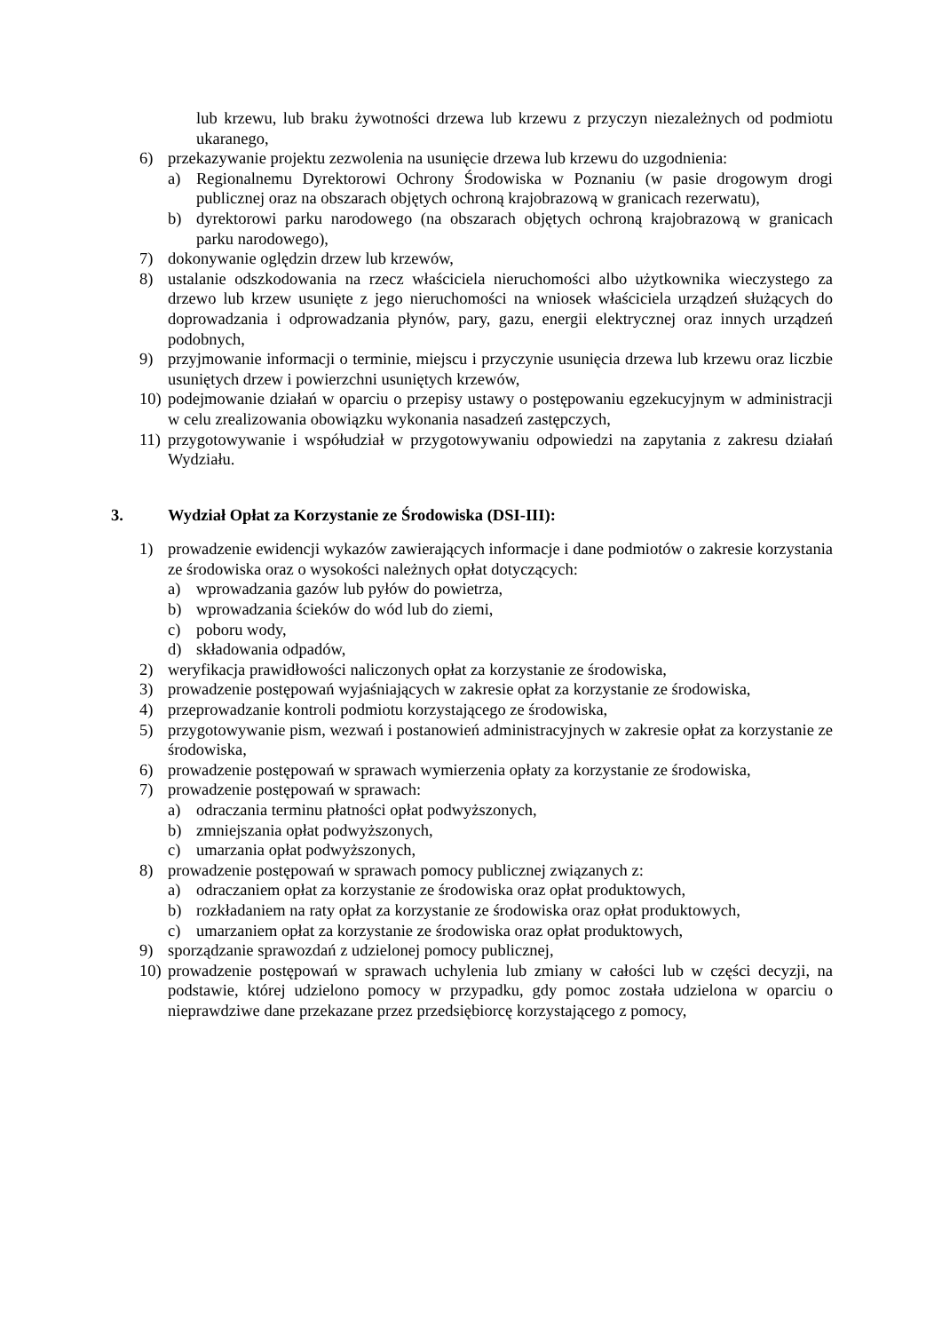lub krzewu, lub braku żywotności drzewa lub krzewu z przyczyn niezależnych od podmiotu ukaranego,
6) przekazywanie projektu zezwolenia na usunięcie drzewa lub krzewu do uzgodnienia:
a) Regionalnemu Dyrektorowi Ochrony Środowiska w Poznaniu (w pasie drogowym drogi publicznej oraz na obszarach objętych ochroną krajobrazową w granicach rezerwatu),
b) dyrektorowi parku narodowego (na obszarach objętych ochroną krajobrazową w granicach parku narodowego),
7) dokonywanie oględzin drzew lub krzewów,
8) ustalanie odszkodowania na rzecz właściciela nieruchomości albo użytkownika wieczystego za drzewo lub krzew usunięte z jego nieruchomości na wniosek właściciela urządzeń służących do doprowadzania i odprowadzania płynów, pary, gazu, energii elektrycznej oraz innych urządzeń podobnych,
9) przyjmowanie informacji o terminie, miejscu i przyczynie usunięcia drzewa lub krzewu oraz liczbie usuniętych drzew i powierzchni usuniętych krzewów,
10)
podejmowanie działań w oparciu o przepisy ustawy o postępowaniu egzekucyjnym w administracji w celu zrealizowania obowiązku wykonania nasadzeń zastępczych,
11)
przygotowywanie i współudział w przygotowywaniu odpowiedzi na zapytania z zakresu działań Wydziału.
3. Wydział Opłat za Korzystanie ze Środowiska (DSI-III):
1) prowadzenie ewidencji wykazów zawierających informacje i dane podmiotów o zakresie korzystania ze środowiska oraz o wysokości należnych opłat dotyczących:
a) wprowadzania gazów lub pyłów do powietrza,
b) wprowadzania ścieków do wód lub do ziemi,
c) poboru wody,
d) składowania odpadów,
2) weryfikacja prawidłowości naliczonych opłat za korzystanie ze środowiska,
3) prowadzenie postępowań wyjaśniających w zakresie opłat za korzystanie ze środowiska,
4) przeprowadzanie kontroli podmiotu korzystającego ze środowiska,
5) przygotowywanie pism, wezwań i postanowień administracyjnych w zakresie opłat za korzystanie ze środowiska,
6) prowadzenie postępowań w sprawach wymierzenia opłaty za korzystanie ze środowiska,
7) prowadzenie postępowań w sprawach:
a) odraczania terminu płatności opłat podwyższonych,
b) zmniejszania opłat podwyższonych,
c) umarzania opłat podwyższonych,
8) prowadzenie postępowań w sprawach pomocy publicznej związanych z:
a) odraczaniem opłat za korzystanie ze środowiska oraz opłat produktowych,
b) rozkładaniem na raty opłat za korzystanie ze środowiska oraz opłat produktowych,
c) umarzaniem opłat za korzystanie ze środowiska oraz opłat produktowych,
9) sporządzanie sprawozdań z udzielonej pomocy publicznej,
10)
prowadzenie postępowań w sprawach uchylenia lub zmiany w całości lub w części decyzji, na podstawie, której udzielono pomocy w przypadku, gdy pomoc została udzielona w oparciu o nieprawdziwe dane przekazane przez przedsiębiorcę korzystającego z pomocy,